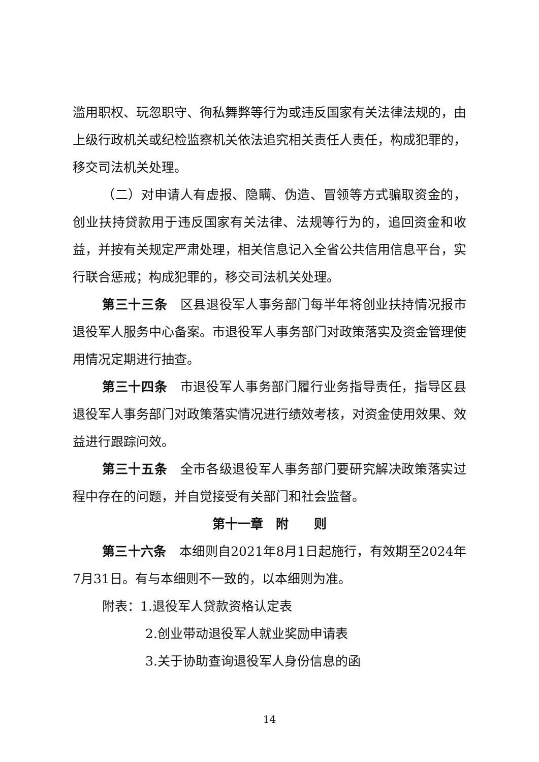滥用职权、玩忽职守、徇私舞弊等行为或违反国家有关法律法规的，由上级行政机关或纪检监察机关依法追究相关责任人责任，构成犯罪的，移交司法机关处理。
（二）对申请人有虚报、隐瞒、伪造、冒领等方式骗取资金的，创业扶持贷款用于违反国家有关法律、法规等行为的，追回资金和收益，并按有关规定严肃处理，相关信息记入全省公共信用信息平台，实行联合惩戒；构成犯罪的，移交司法机关处理。
第三十三条　区县退役军人事务部门每半年将创业扶持情况报市退役军人服务中心备案。市退役军人事务部门对政策落实及资金管理使用情况定期进行抽查。
第三十四条　市退役军人事务部门履行业务指导责任，指导区县退役军人事务部门对政策落实情况进行绩效考核，对资金使用效果、效益进行跟踪问效。
第三十五条　全市各级退役军人事务部门要研究解决政策落实过程中存在的问题，并自觉接受有关部门和社会监督。
第十一章　附　　则
第三十六条　本细则自2021年8月1日起施行，有效期至2024年7月31日。有与本细则不一致的，以本细则为准。
附表：1.退役军人贷款资格认定表
2.创业带动退役军人就业奖励申请表
3.关于协助查询退役军人身份信息的函
14